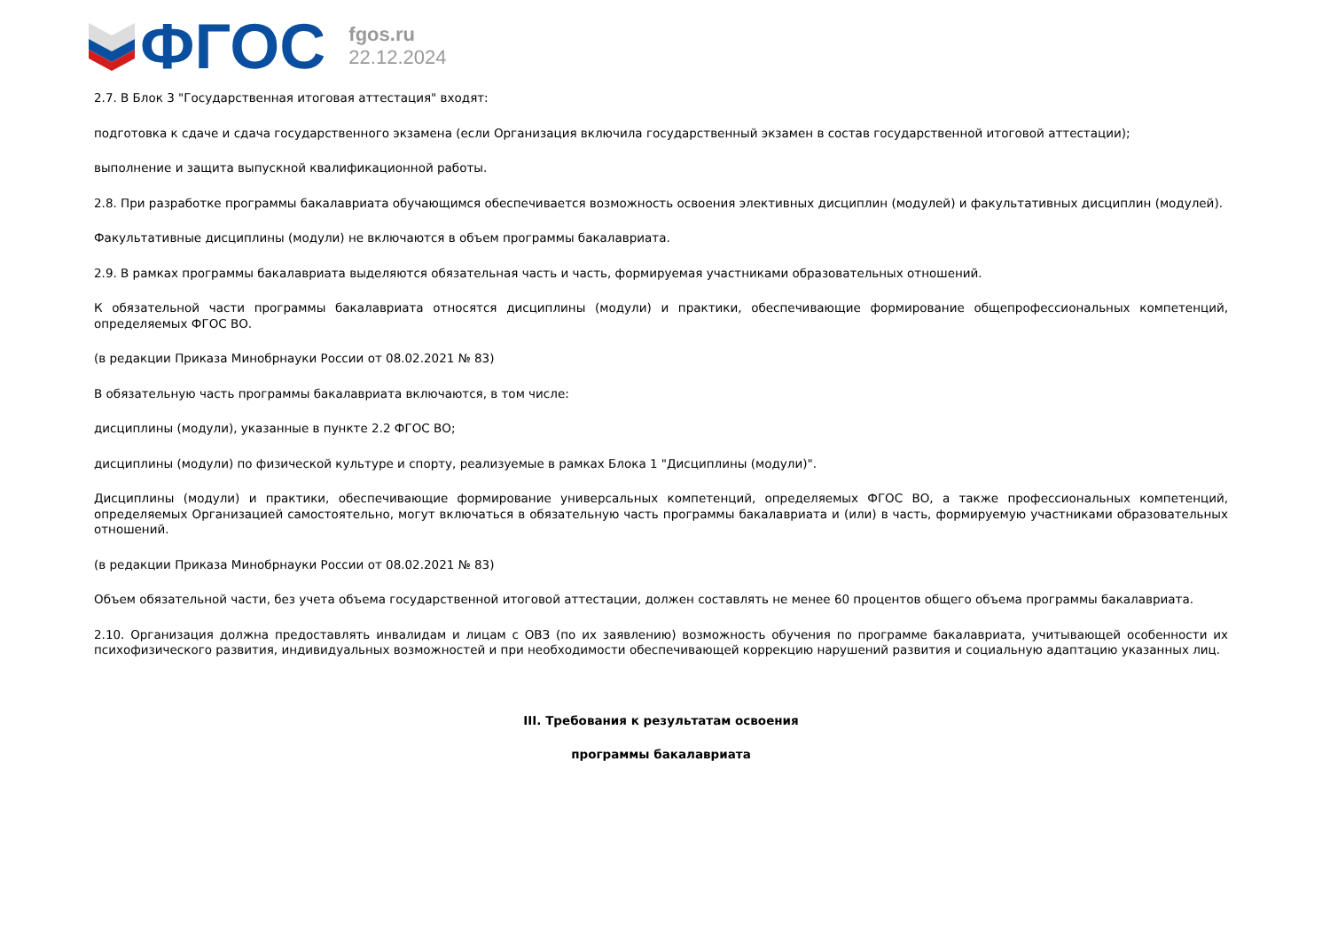ФГОС
fgos.ru
22.12.2024
2.7. В Блок 3 "Государственная итоговая аттестация" входят:
подготовка к сдаче и сдача государственного экзамена (если Организация включила государственный экзамен в состав государственной итоговой аттестации);
выполнение и защита выпускной квалификационной работы.
2.8. При разработке программы бакалавриата обучающимся обеспечивается возможность освоения элективных дисциплин (модулей) и факультативных дисциплин (модулей).
Факультативные дисциплины (модули) не включаются в объем программы бакалавриата.
2.9. В рамках программы бакалавриата выделяются обязательная часть и часть, формируемая участниками образовательных отношений.
К обязательной части программы бакалавриата относятся дисциплины (модули) и практики, обеспечивающие формирование общепрофессиональных компетенций, определяемых ФГОС ВО.
(в редакции Приказа Минобрнауки России от 08.02.2021 № 83)
В обязательную часть программы бакалавриата включаются, в том числе:
дисциплины (модули), указанные в пункте 2.2 ФГОС ВО;
дисциплины (модули) по физической культуре и спорту, реализуемые в рамках Блока 1 "Дисциплины (модули)".
Дисциплины (модули) и практики, обеспечивающие формирование универсальных компетенций, определяемых ФГОС ВО, а также профессиональных компетенций, определяемых Организацией самостоятельно, могут включаться в обязательную часть программы бакалавриата и (или) в часть, формируемую участниками образовательных отношений.
(в редакции Приказа Минобрнауки России от 08.02.2021 № 83)
Объем обязательной части, без учета объема государственной итоговой аттестации, должен составлять не менее 60 процентов общего объема программы бакалавриата.
2.10. Организация должна предоставлять инвалидам и лицам с ОВЗ (по их заявлению) возможность обучения по программе бакалавриата, учитывающей особенности их психофизического развития, индивидуальных возможностей и при необходимости обеспечивающей коррекцию нарушений развития и социальную адаптацию указанных лиц.
III. Требования к результатам освоения
программы бакалавриата